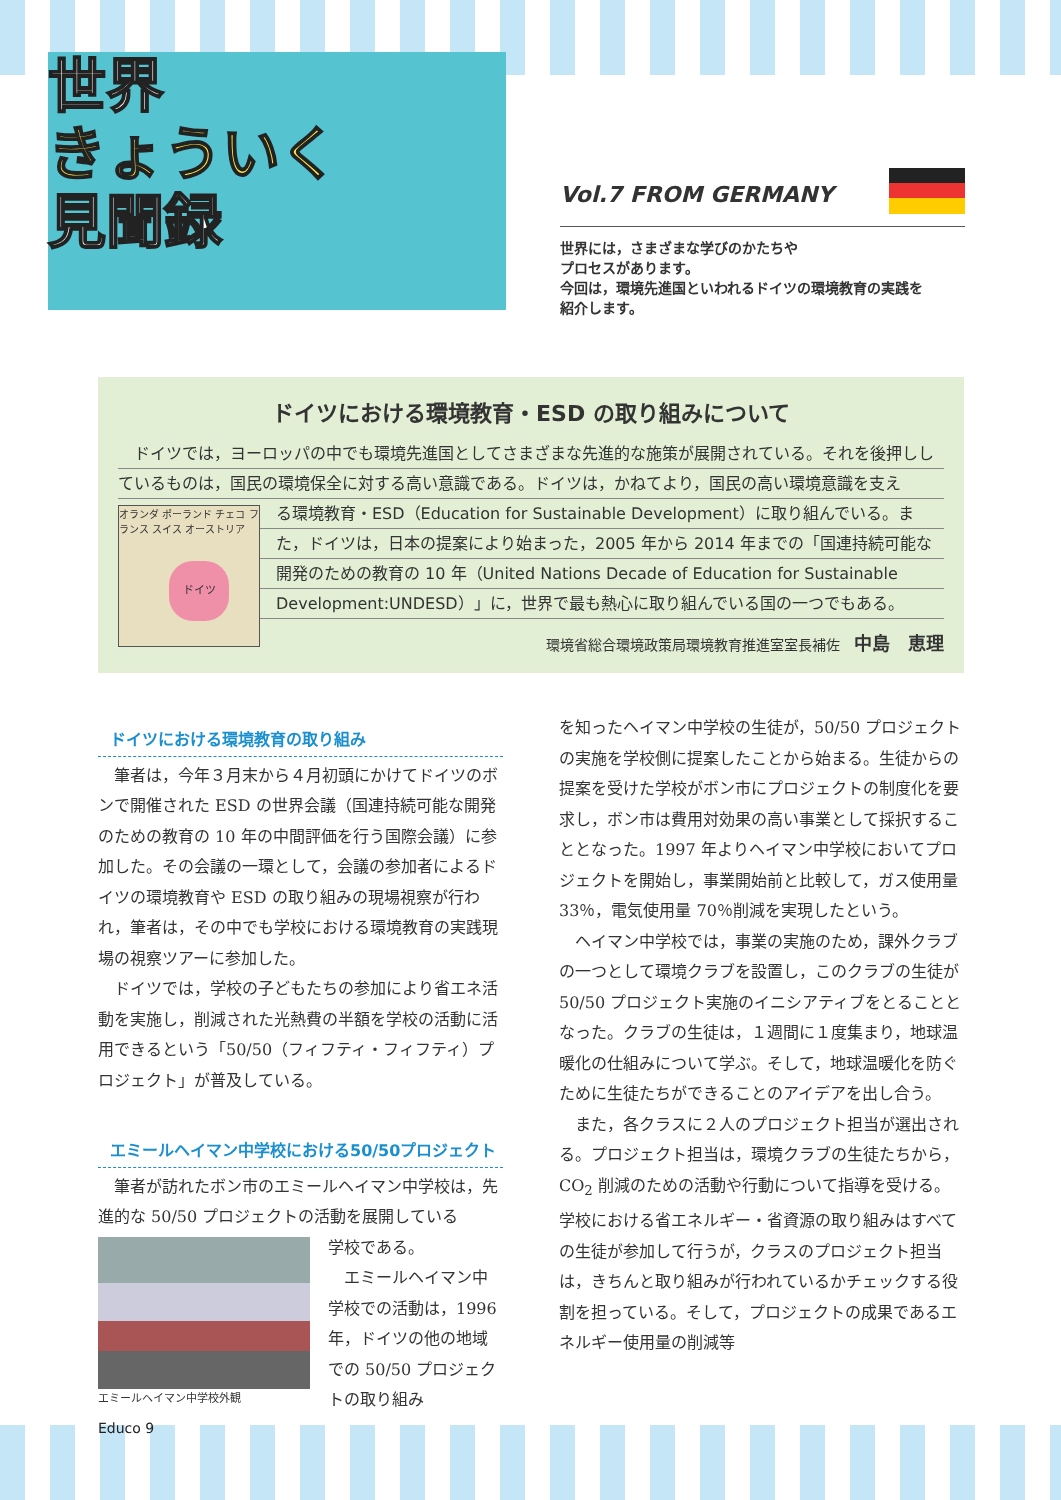世界
きょういく
見聞録
Vol.7 FROM GERMANY
世界には，さまざまな学びのかたちや
プロセスがあります。
今回は，環境先進国といわれるドイツの環境教育の実践を
紹介します。
ドイツにおける環境教育・ESD の取り組みについて
　ドイツでは，ヨーロッパの中でも環境先進国としてさまざまな先進的な施策が展開されている。それを後押ししているものは，国民の環境保全に対する高い意識である。ドイツは，かねてより，国民の高い環境意識を支え
オランダ ポーランド チェコ フランス スイス オーストリア
ドイツ
る環境教育・ESD（Education for Sustainable Development）に取り組んでいる。また，ドイツは，日本の提案により始まった，2005 年から 2014 年までの「国連持続可能な開発のための教育の 10 年（United Nations Decade of Education for Sustainable Development:UNDESD）」に，世界で最も熱心に取り組んでいる国の一つでもある。
環境省総合環境政策局環境教育推進室室長補佐　中島　恵理
ドイツにおける環境教育の取り組み
筆者は，今年３月末から４月初頭にかけてドイツのボンで開催された ESD の世界会議（国連持続可能な開発のための教育の 10 年の中間評価を行う国際会議）に参加した。その会議の一環として，会議の参加者によるドイツの環境教育や ESD の取り組みの現場視察が行われ，筆者は，その中でも学校における環境教育の実践現場の視察ツアーに参加した。
ドイツでは，学校の子どもたちの参加により省エネ活動を実施し，削減された光熱費の半額を学校の活動に活用できるという「50/50（フィフティ・フィフティ）プロジェクト」が普及している。
エミールヘイマン中学校における50/50プロジェクト
筆者が訪れたボン市のエミールヘイマン中学校は，先進的な 50/50 プロジェクトの活動を展開している
エミールヘイマン中学校外観
学校である。
エミールヘイマン中学校での活動は，1996 年，ドイツの他の地域での 50/50 プロジェクトの取り組み
を知ったヘイマン中学校の生徒が，50/50 プロジェクトの実施を学校側に提案したことから始まる。生徒からの提案を受けた学校がボン市にプロジェクトの制度化を要求し，ボン市は費用対効果の高い事業として採択することとなった。1997 年よりヘイマン中学校においてプロジェクトを開始し，事業開始前と比較して，ガス使用量 33％，電気使用量 70％削減を実現したという。
ヘイマン中学校では，事業の実施のため，課外クラブの一つとして環境クラブを設置し，このクラブの生徒が 50/50 プロジェクト実施のイニシアティブをとることとなった。クラブの生徒は，１週間に１度集まり，地球温暖化の仕組みについて学ぶ。そして，地球温暖化を防ぐために生徒たちができることのアイデアを出し合う。
また，各クラスに２人のプロジェクト担当が選出される。プロジェクト担当は，環境クラブの生徒たちから，CO<sub>2</sub> 削減のための活動や行動について指導を受ける。学校における省エネルギー・省資源の取り組みはすべての生徒が参加して行うが，クラスのプロジェクト担当は，きちんと取り組みが行われているかチェックする役割を担っている。そして，プロジェクトの成果であるエネルギー使用量の削減等
Educo 9